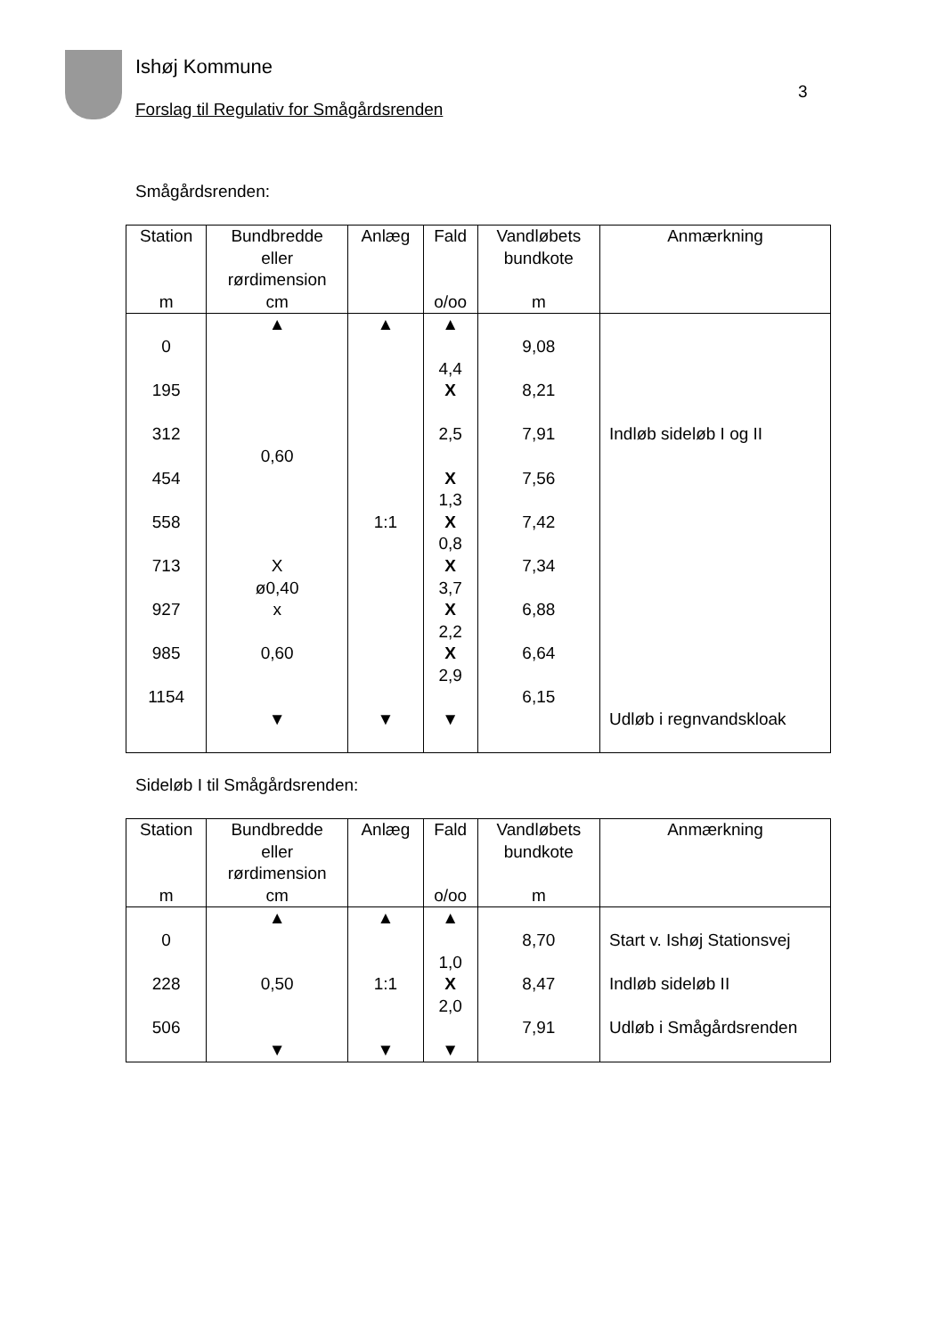Ishøj Kommune
Forslag til Regulativ for Smågårdsrenden
3
Smågårdsrenden:
| Station m | Bundbredde eller rørdimension cm | Anlæg | Fald o/oo | Vandløbets bundkote m | Anmærkning |
| --- | --- | --- | --- | --- | --- |
| 0 195 312 454 558 713 927 985 1154 | ▲ 0,60 X ø0,40 x 0,60 ▼ | ▲ 1:1 ▼ | ▲ 4,4 X 2,5 X 1,3 X 0,8 X 3,7 X 2,2 X 2,9 ▼ | 9,08 8,21 7,91 7,56 7,42 7,34 6,88 6,64 6,15 | Indløb sideløb I og II Udløb i regnvandskloak |
Sideløb I til Smågårdsrenden:
| Station m | Bundbredde eller rørdimension cm | Anlæg | Fald o/oo | Vandløbets bundkote m | Anmærkning |
| --- | --- | --- | --- | --- | --- |
| 0 228 506 | ▲ 0,50 ▼ | ▲ 1:1 ▼ | ▲ 1,0 X 2,0 ▼ | 8,70 8,47 7,91 | Start v. Ishøj Stationsvej Indløb sideløb II Udløb i Smågårdsrenden |